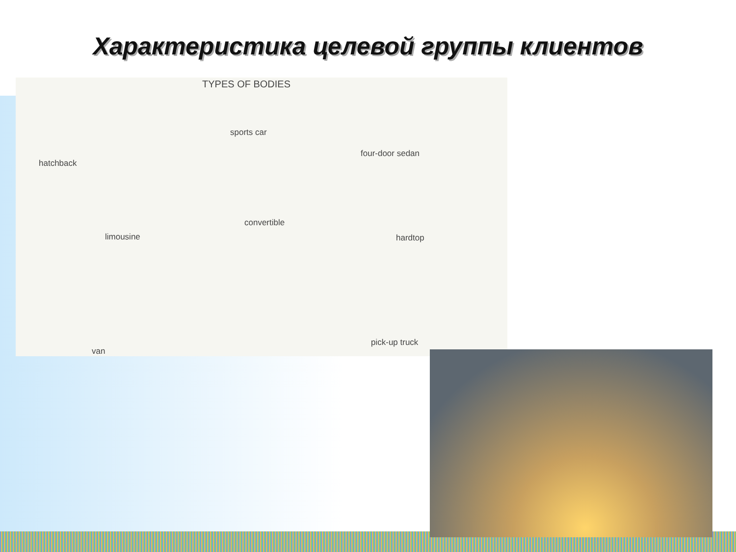Характеристика целевой группы клиентов
TYPES OF BODIES
hatchback
sports car
four-door sedan
limousine
convertible
hardtop
van
pick-up truck